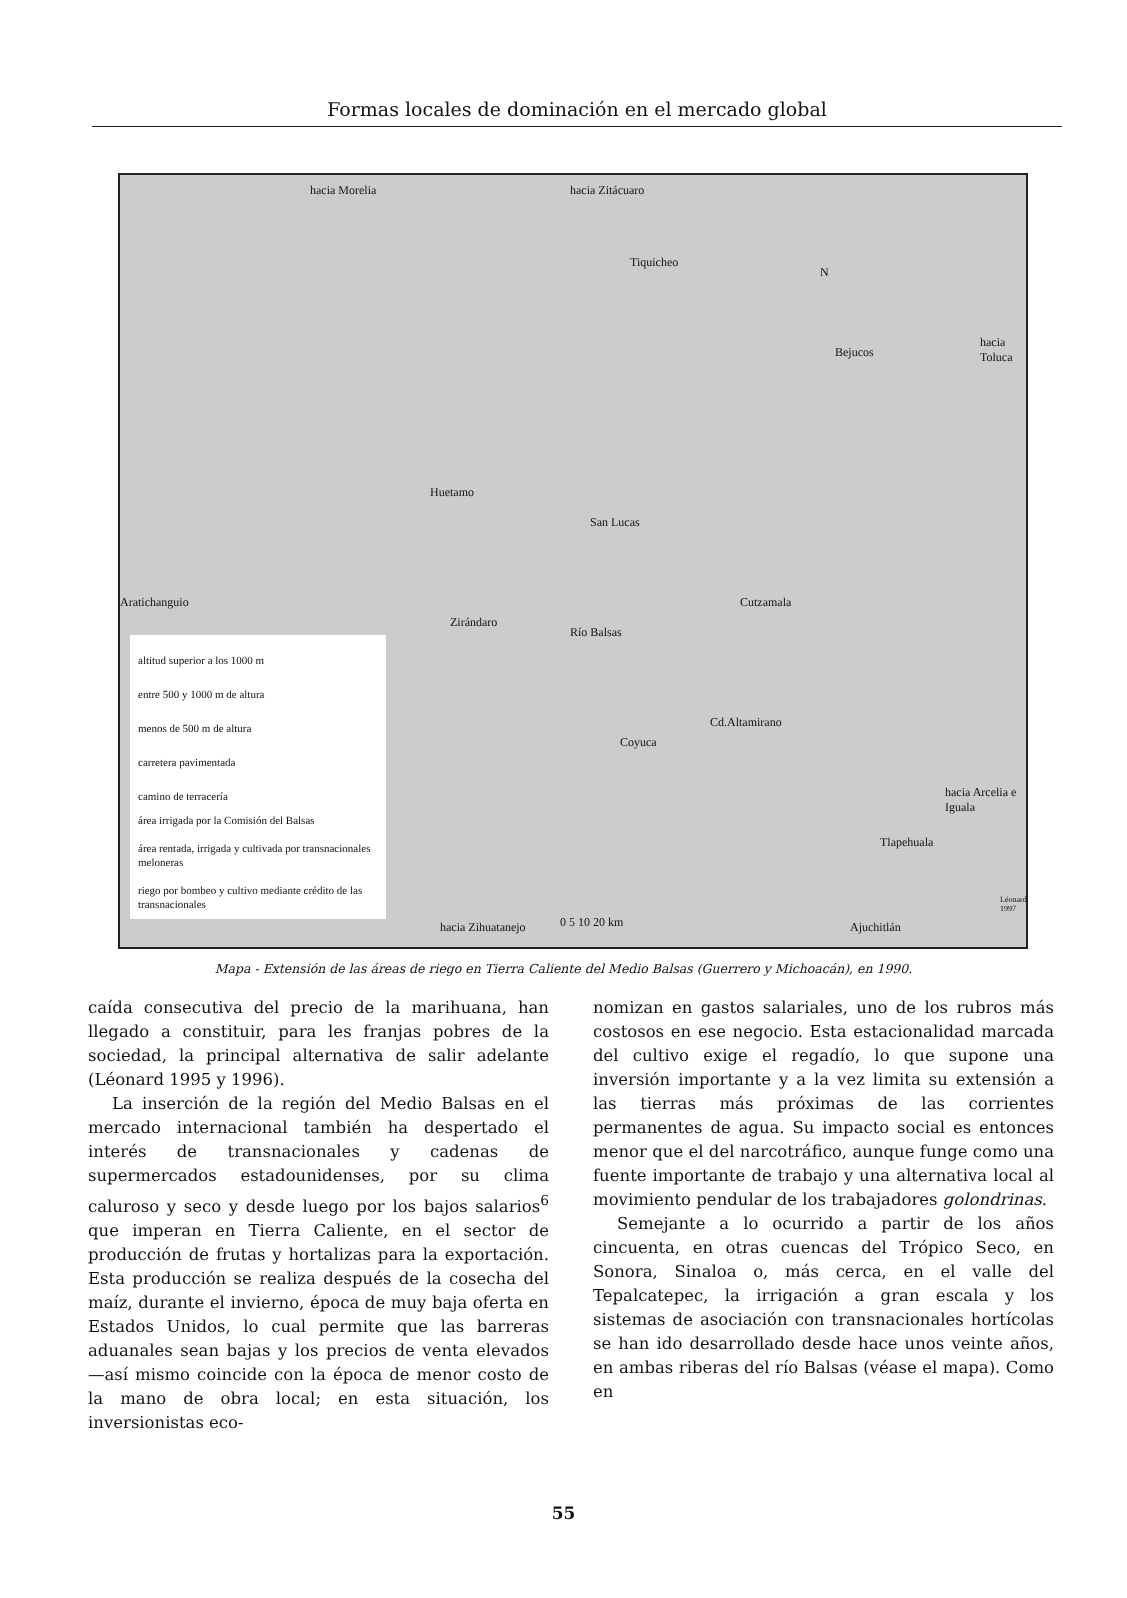Formas locales de dominación en el mercado global
hacia Morelia hacia Zitácuaro
Tiquicheo
N
Bejucos
hacia Toluca
Huetamo
San Lucas
Aratichanguio Cutzamala
Zirándaro
Río Balsas
Cd.Altamirano
Coyuca
hacia Arcelia e Iguala
Tlapehuala
0 5 10 20 km hacia Zihuatanejo Ajuchitlán
Léonard 1997
altitud superior a los 1000 m
entre 500 y 1000 m de altura
menos de 500 m de altura
carretera pavimentada
camino de terracería
área irrigada por la Comisión del Balsas
área rentada, irrigada y cultivada por transnacionales meloneras
riego por bombeo y cultivo mediante crédito de las transnacionales
Mapa - Extensión de las áreas de riego en Tierra Caliente del Medio Balsas (Guerrero y Michoacán), en 1990.
caída consecutiva del precio de la marihuana, han llegado a constituir, para les franjas pobres de la sociedad, la principal alternativa de salir adelante (Léonard 1995 y 1996).
La inserción de la región del Medio Balsas en el mercado internacional también ha despertado el interés de transnacionales y cadenas de supermercados estadounidenses, por su clima caluroso y seco y desde luego por los bajos salarios<sup>6</sup> que imperan en Tierra Caliente, en el sector de producción de frutas y hortalizas para la exportación. Esta producción se realiza después de la cosecha del maíz, durante el invierno, época de muy baja oferta en Estados Unidos, lo cual permite que las barreras aduanales sean bajas y los precios de venta elevados —así mismo coincide con la época de menor costo de la mano de obra local; en esta situación, los inversionistas eco-
nomizan en gastos salariales, uno de los rubros más costosos en ese negocio. Esta estacionalidad marcada del cultivo exige el regadío, lo que supone una inversión importante y a la vez limita su extensión a las tierras más próximas de las corrientes permanentes de agua. Su impacto social es entonces menor que el del narcotráfico, aunque funge como una fuente importante de trabajo y una alternativa local al movimiento pendular de los trabajadores golondrinas.
Semejante a lo ocurrido a partir de los años cincuenta, en otras cuencas del Trópico Seco, en Sonora, Sinaloa o, más cerca, en el valle del Tepalcatepec, la irrigación a gran escala y los sistemas de asociación con transnacionales hortícolas se han ido desarrollado desde hace unos veinte años, en ambas riberas del río Balsas (véase el mapa). Como en
55